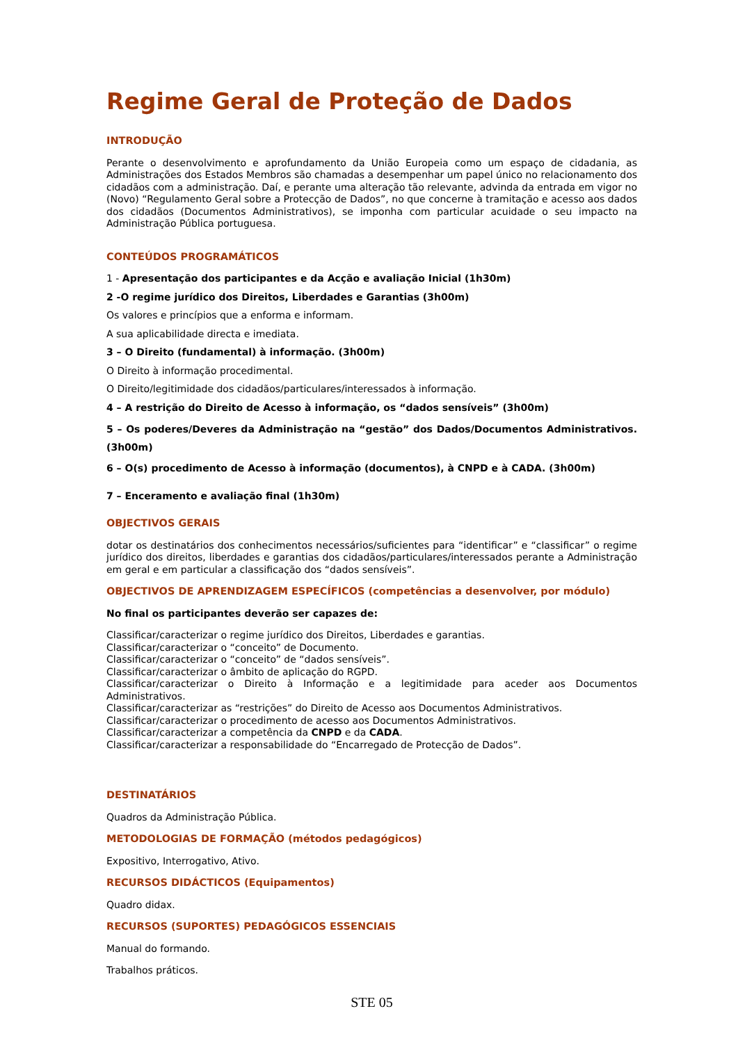Regime Geral de Proteção de Dados
INTRODUÇÃO
Perante o desenvolvimento e aprofundamento da União Europeia como um espaço de cidadania, as Administrações dos Estados Membros são chamadas a desempenhar um papel único no relacionamento dos cidadãos com a administração. Daí, e perante uma alteração tão relevante, advinda da entrada em vigor no (Novo) “Regulamento Geral sobre a Protecção de Dados”, no que concerne à tramitação e acesso aos dados dos cidadãos (Documentos Administrativos), se imponha com particular acuidade o seu impacto na Administração Pública portuguesa.
CONTEÚDOS PROGRAMÁTICOS
1 - Apresentação dos participantes e da Acção e avaliação Inicial (1h30m)
2 -O regime jurídico dos Direitos, Liberdades e Garantias (3h00m)
Os valores e princípios que a enforma e informam.
A sua aplicabilidade directa e imediata.
3 – O Direito (fundamental) à informação. (3h00m)
O Direito à informação procedimental.
O Direito/legitimidade dos cidadãos/particulares/interessados à informação.
4 – A restrição do Direito de Acesso à informação, os “dados sensíveis” (3h00m)
5 – Os poderes/Deveres da Administração na “gestão” dos Dados/Documentos Administrativos. (3h00m)
6 – O(s) procedimento de Acesso à informação (documentos), à CNPD e à CADA. (3h00m)
7 – Enceramento e avaliação final (1h30m)
OBJECTIVOS GERAIS
dotar os destinatários dos conhecimentos necessários/suficientes para “identificar” e “classificar” o regime jurídico dos direitos, liberdades e garantias dos cidadãos/particulares/interessados perante a Administração em geral e em particular a classificação dos “dados sensíveis”.
OBJECTIVOS DE APRENDIZAGEM ESPECÍFICOS (competências a desenvolver, por módulo)
No final os participantes deverão ser capazes de:
Classificar/caracterizar o regime jurídico dos Direitos, Liberdades e garantias.
Classificar/caracterizar o “conceito” de Documento.
Classificar/caracterizar o “conceito” de “dados sensíveis”.
Classificar/caracterizar o âmbito de aplicação do RGPD.
Classificar/caracterizar o Direito à Informação e a legitimidade para aceder aos Documentos Administrativos.
Classificar/caracterizar as “restrições” do Direito de Acesso aos Documentos Administrativos.
Classificar/caracterizar o procedimento de acesso aos Documentos Administrativos.
Classificar/caracterizar a competência da CNPD e da CADA.
Classificar/caracterizar a responsabilidade do “Encarregado de Protecção de Dados”.
DESTINATÁRIOS
Quadros da Administração Pública.
METODOLOGIAS DE FORMAÇÃO (métodos pedagógicos)
Expositivo, Interrogativo, Ativo.
RECURSOS DIDÁCTICOS (Equipamentos)
Quadro didax.
RECURSOS (SUPORTES) PEDAGÓGICOS ESSENCIAIS
Manual do formando.
Trabalhos práticos.
STE 05